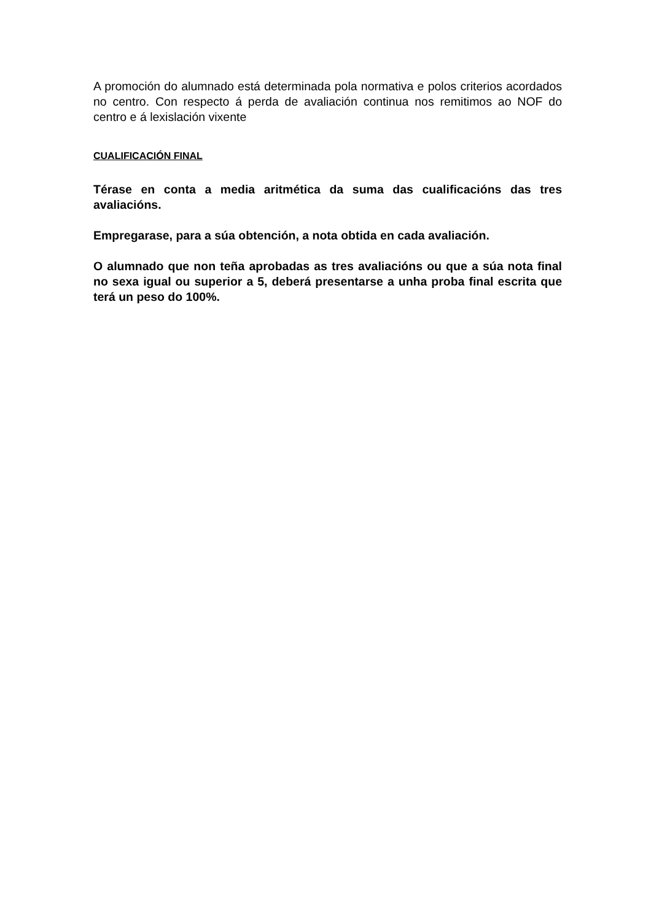A promoción do alumnado está determinada pola normativa e polos criterios acordados no centro. Con respecto á perda de avaliación continua nos remitimos ao NOF do centro e á lexislación vixente
CUALIFICACIÓN FINAL
Térase en conta a media aritmética da suma das cualificacións das tres avaliacións.
Empregarase, para a súa obtención, a nota obtida en cada avaliación.
O alumnado que non teña aprobadas as tres avaliacións ou que a súa nota final no sexa igual ou superior a 5, deberá presentarse a unha proba final escrita que terá un peso do 100%.